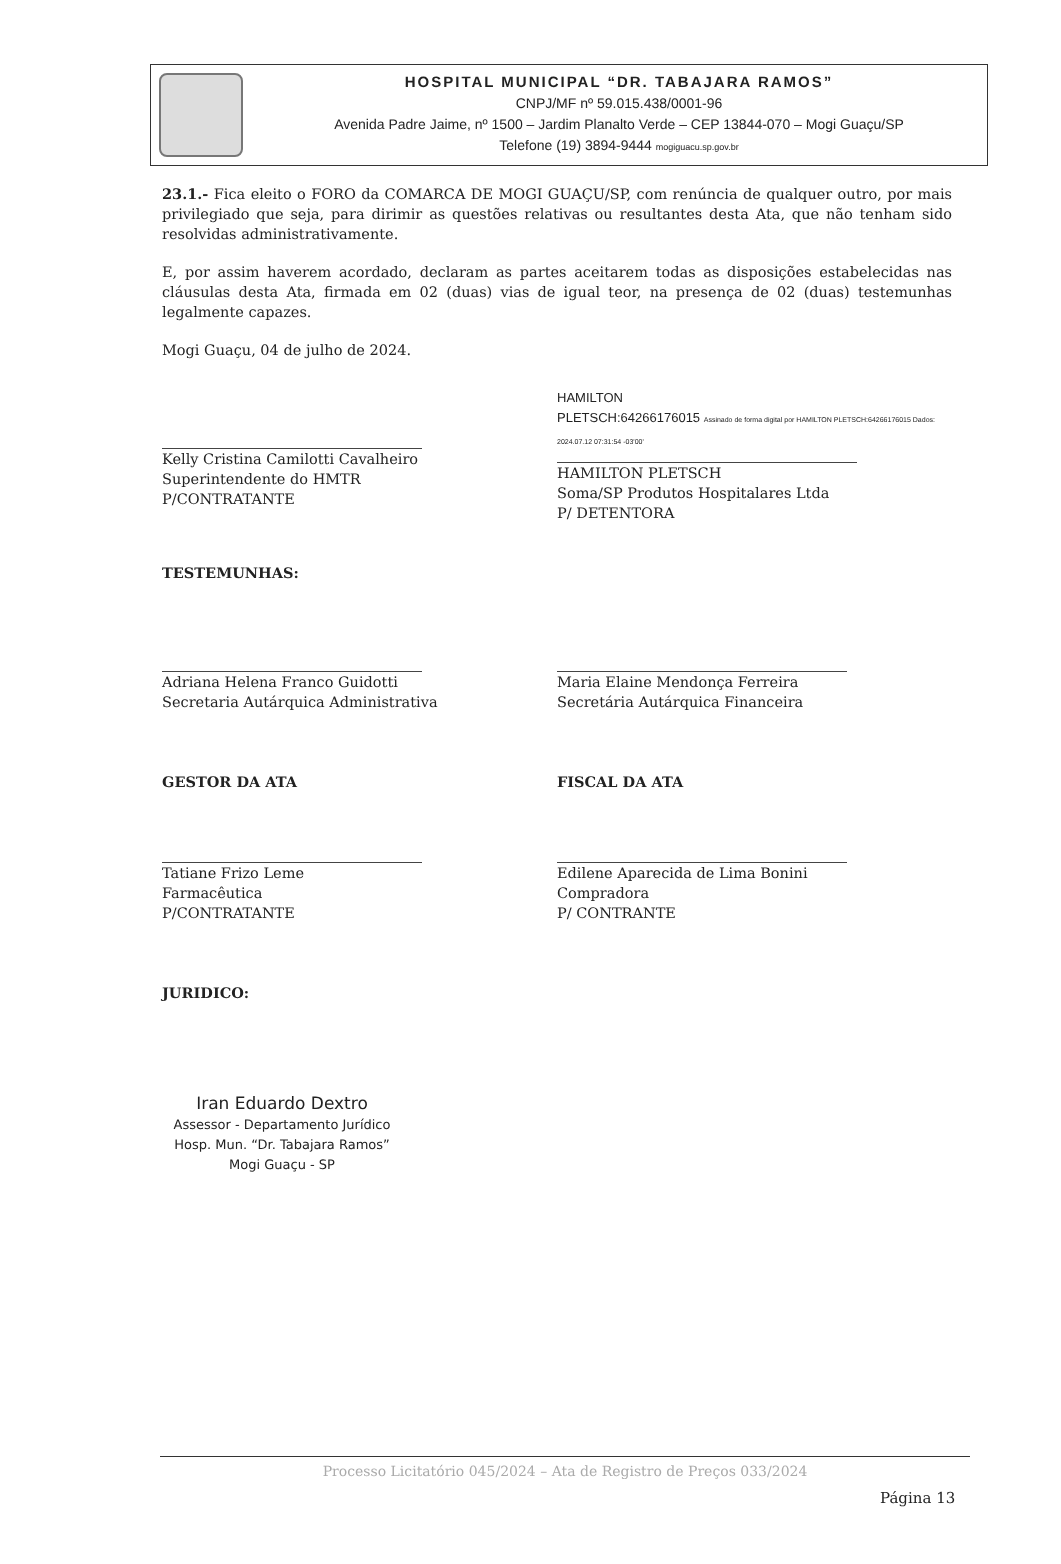HOSPITAL MUNICIPAL “DR. TABAJARA RAMOS”
CNPJ/MF nº 59.015.438/0001-96
Avenida Padre Jaime, nº 1500 – Jardim Planalto Verde – CEP 13844-070 – Mogi Guaçu/SP
Telefone (19) 3894-9444 mogiguacu.sp.gov.br
23.1.- Fica eleito o FORO da COMARCA DE MOGI GUAÇU/SP, com renúncia de qualquer outro, por mais privilegiado que seja, para dirimir as questões relativas ou resultantes desta Ata, que não tenham sido resolvidas administrativamente.
E, por assim haverem acordado, declaram as partes aceitarem todas as disposições estabelecidas nas cláusulas desta Ata, firmada em 02 (duas) vias de igual teor, na presença de 02 (duas) testemunhas legalmente capazes.
Mogi Guaçu, 04 de julho de 2024.
Kelly Cristina Camilotti Cavalheiro
Superintendente do HMTR
P/CONTRATANTE
HAMILTON
PLETSCH:64266176015 Assinado de forma digital por HAMILTON PLETSCH:64266176015 Dados: 2024.07.12 07:31:54 -03'00'
HAMILTON PLETSCH
Soma/SP Produtos Hospitalares Ltda
P/ DETENTORA
TESTEMUNHAS:
Adriana Helena Franco Guidotti
Secretaria Autárquica Administrativa
Maria Elaine Mendonça Ferreira
Secretária Autárquica Financeira
GESTOR DA ATA
Tatiane Frizo Leme
Farmacêutica
P/CONTRATANTE
FISCAL DA ATA
Edilene Aparecida de Lima Bonini
Compradora
P/ CONTRANTE
JURIDICO:
Iran Eduardo Dextro
Assessor - Departamento Jurídico
Hosp. Mun. “Dr. Tabajara Ramos”
Mogi Guaçu - SP
Processo Licitatório 045/2024 – Ata de Registro de Preços 033/2024
Página 13